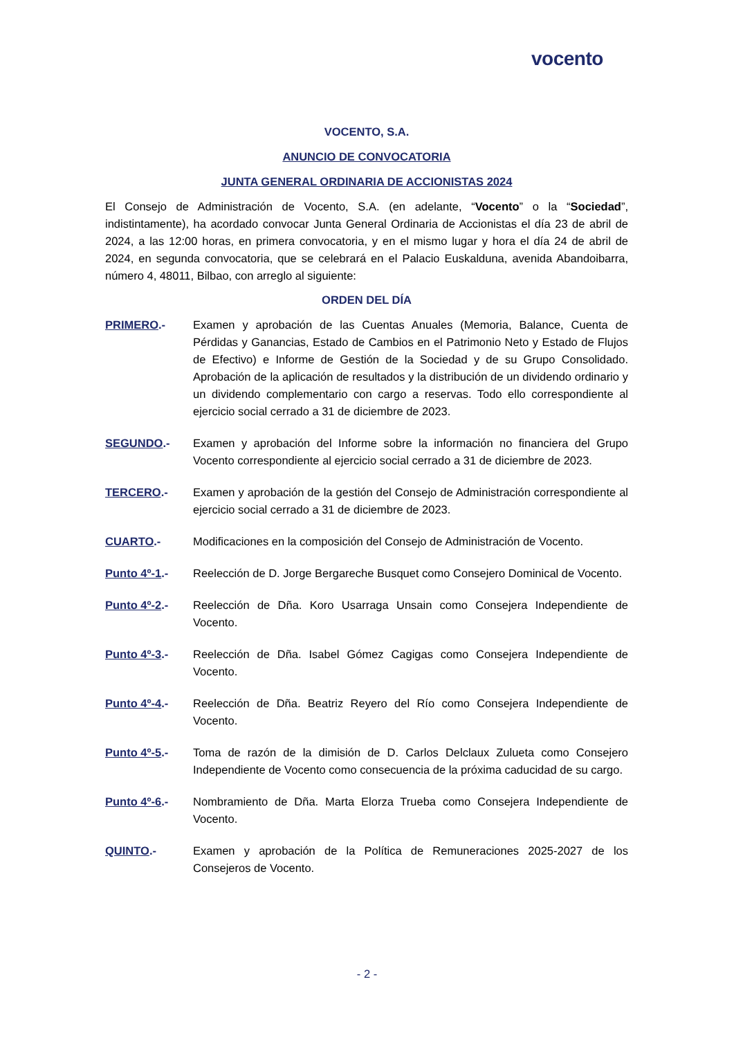vocento
VOCENTO, S.A.
ANUNCIO DE CONVOCATORIA
JUNTA GENERAL ORDINARIA DE ACCIONISTAS 2024
El Consejo de Administración de Vocento, S.A. (en adelante, “Vocento” o la “Sociedad”, indistintamente), ha acordado convocar Junta General Ordinaria de Accionistas el día 23 de abril de 2024, a las 12:00 horas, en primera convocatoria, y en el mismo lugar y hora el día 24 de abril de 2024, en segunda convocatoria, que se celebrará en el Palacio Euskalduna, avenida Abandoibarra, número 4, 48011, Bilbao, con arreglo al siguiente:
ORDEN DEL DÍA
PRIMERO.- Examen y aprobación de las Cuentas Anuales (Memoria, Balance, Cuenta de Pérdidas y Ganancias, Estado de Cambios en el Patrimonio Neto y Estado de Flujos de Efectivo) e Informe de Gestión de la Sociedad y de su Grupo Consolidado. Aprobación de la aplicación de resultados y la distribución de un dividendo ordinario y un dividendo complementario con cargo a reservas. Todo ello correspondiente al ejercicio social cerrado a 31 de diciembre de 2023.
SEGUNDO.- Examen y aprobación del Informe sobre la información no financiera del Grupo Vocento correspondiente al ejercicio social cerrado a 31 de diciembre de 2023.
TERCERO.- Examen y aprobación de la gestión del Consejo de Administración correspondiente al ejercicio social cerrado a 31 de diciembre de 2023.
CUARTO.- Modificaciones en la composición del Consejo de Administración de Vocento.
Punto 4º-1.- Reelección de D. Jorge Bergareche Busquet como Consejero Dominical de Vocento.
Punto 4º-2.- Reelección de Dña. Koro Usarraga Unsain como Consejera Independiente de Vocento.
Punto 4º-3.- Reelección de Dña. Isabel Gómez Cagigas como Consejera Independiente de Vocento.
Punto 4º-4.- Reelección de Dña. Beatriz Reyero del Río como Consejera Independiente de Vocento.
Punto 4º-5.- Toma de razón de la dimisión de D. Carlos Delclaux Zulueta como Consejero Independiente de Vocento como consecuencia de la próxima caducidad de su cargo.
Punto 4º-6.- Nombramiento de Dña. Marta Elorza Trueba como Consejera Independiente de Vocento.
QUINTO.- Examen y aprobación de la Política de Remuneraciones 2025-2027 de los Consejeros de Vocento.
- 2 -